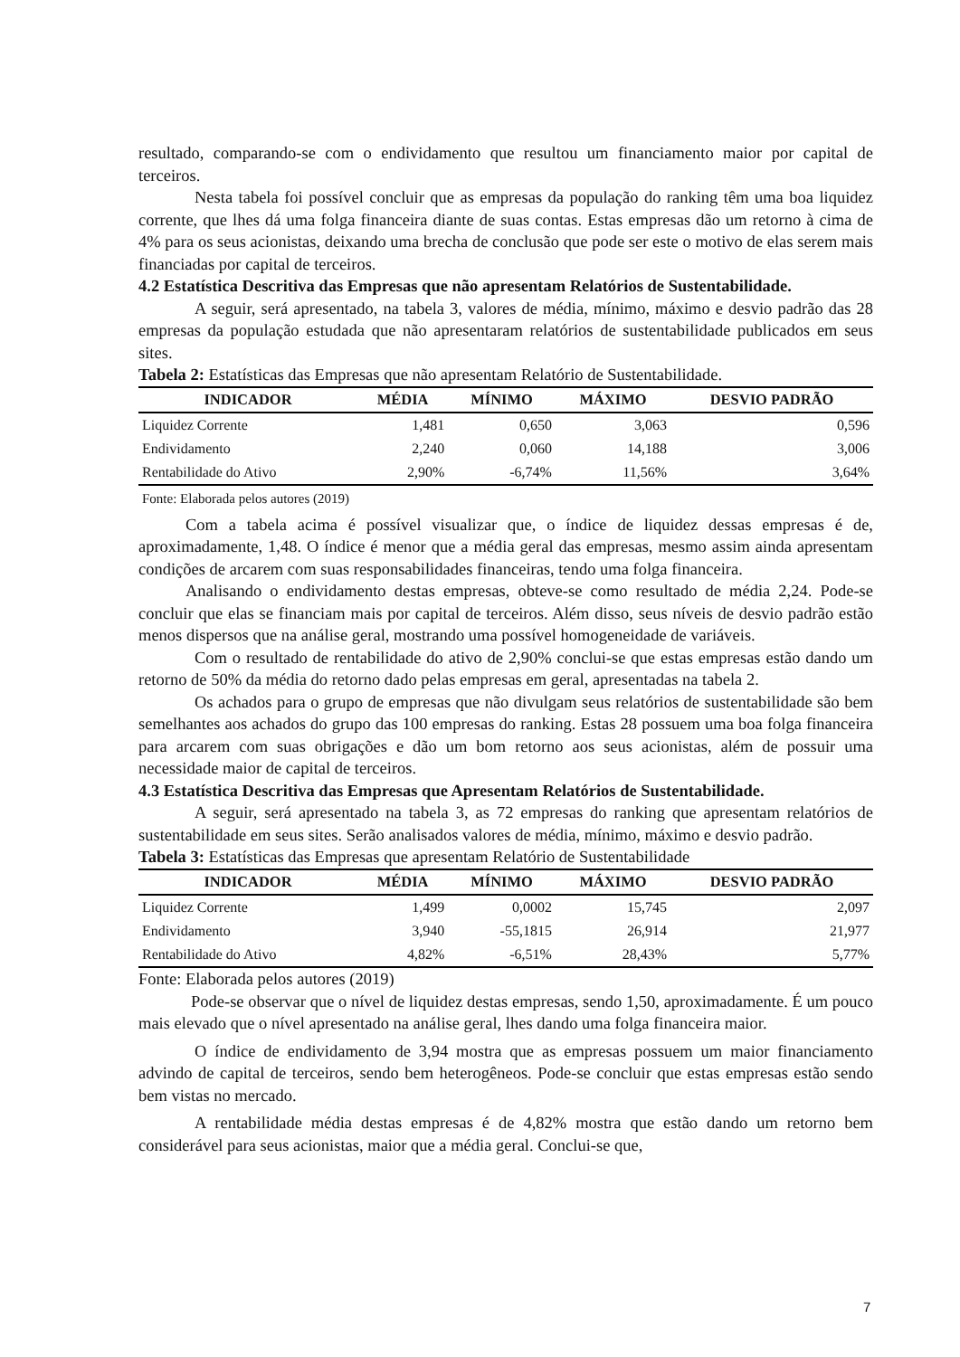resultado, comparando-se com o endividamento que resultou um financiamento maior por capital de terceiros.
Nesta tabela foi possível concluir que as empresas da população do ranking têm uma boa liquidez corrente, que lhes dá uma folga financeira diante de suas contas. Estas empresas dão um retorno à cima de 4% para os seus acionistas, deixando uma brecha de conclusão que pode ser este o motivo de elas serem mais financiadas por capital de terceiros.
4.2 Estatística Descritiva das Empresas que não apresentam Relatórios de Sustentabilidade.
A seguir, será apresentado, na tabela 3, valores de média, mínimo, máximo e desvio padrão das 28 empresas da população estudada que não apresentaram relatórios de sustentabilidade publicados em seus sites.
Tabela 2: Estatísticas das Empresas que não apresentam Relatório de Sustentabilidade.
| INDICADOR | MÉDIA | MÍNIMO | MÁXIMO | DESVIO PADRÃO |
| --- | --- | --- | --- | --- |
| Liquidez Corrente | 1,481 | 0,650 | 3,063 | 0,596 |
| Endividamento | 2,240 | 0,060 | 14,188 | 3,006 |
| Rentabilidade do Ativo | 2,90% | -6,74% | 11,56% | 3,64% |
Fonte: Elaborada pelos autores (2019)
Com a tabela acima é possível visualizar que, o índice de liquidez dessas empresas é de, aproximadamente, 1,48. O índice é menor que a média geral das empresas, mesmo assim ainda apresentam condições de arcarem com suas responsabilidades financeiras, tendo uma folga financeira.
Analisando o endividamento destas empresas, obteve-se como resultado de média 2,24. Pode-se concluir que elas se financiam mais por capital de terceiros. Além disso, seus níveis de desvio padrão estão menos dispersos que na análise geral, mostrando uma possível homogeneidade de variáveis.
Com o resultado de rentabilidade do ativo de 2,90% conclui-se que estas empresas estão dando um retorno de 50% da média do retorno dado pelas empresas em geral, apresentadas na tabela 2.
Os achados para o grupo de empresas que não divulgam seus relatórios de sustentabilidade são bem semelhantes aos achados do grupo das 100 empresas do ranking. Estas 28 possuem uma boa folga financeira para arcarem com suas obrigações e dão um bom retorno aos seus acionistas, além de possuir uma necessidade maior de capital de terceiros.
4.3 Estatística Descritiva das Empresas que Apresentam Relatórios de Sustentabilidade.
A seguir, será apresentado na tabela 3, as 72 empresas do ranking que apresentam relatórios de sustentabilidade em seus sites. Serão analisados valores de média, mínimo, máximo e desvio padrão.
Tabela 3: Estatísticas das Empresas que apresentam Relatório de Sustentabilidade
| INDICADOR | MÉDIA | MÍNIMO | MÁXIMO | DESVIO PADRÃO |
| --- | --- | --- | --- | --- |
| Liquidez Corrente | 1,499 | 0,0002 | 15,745 | 2,097 |
| Endividamento | 3,940 | -55,1815 | 26,914 | 21,977 |
| Rentabilidade do Ativo | 4,82% | -6,51% | 28,43% | 5,77% |
Fonte: Elaborada pelos autores (2019)
Pode-se observar que o nível de liquidez destas empresas, sendo 1,50, aproximadamente. É um pouco mais elevado que o nível apresentado na análise geral, lhes dando uma folga financeira maior.
O índice de endividamento de 3,94 mostra que as empresas possuem um maior financiamento advindo de capital de terceiros, sendo bem heterogêneos. Pode-se concluir que estas empresas estão sendo bem vistas no mercado.
A rentabilidade média destas empresas é de 4,82% mostra que estão dando um retorno bem considerável para seus acionistas, maior que a média geral. Conclui-se que,
7